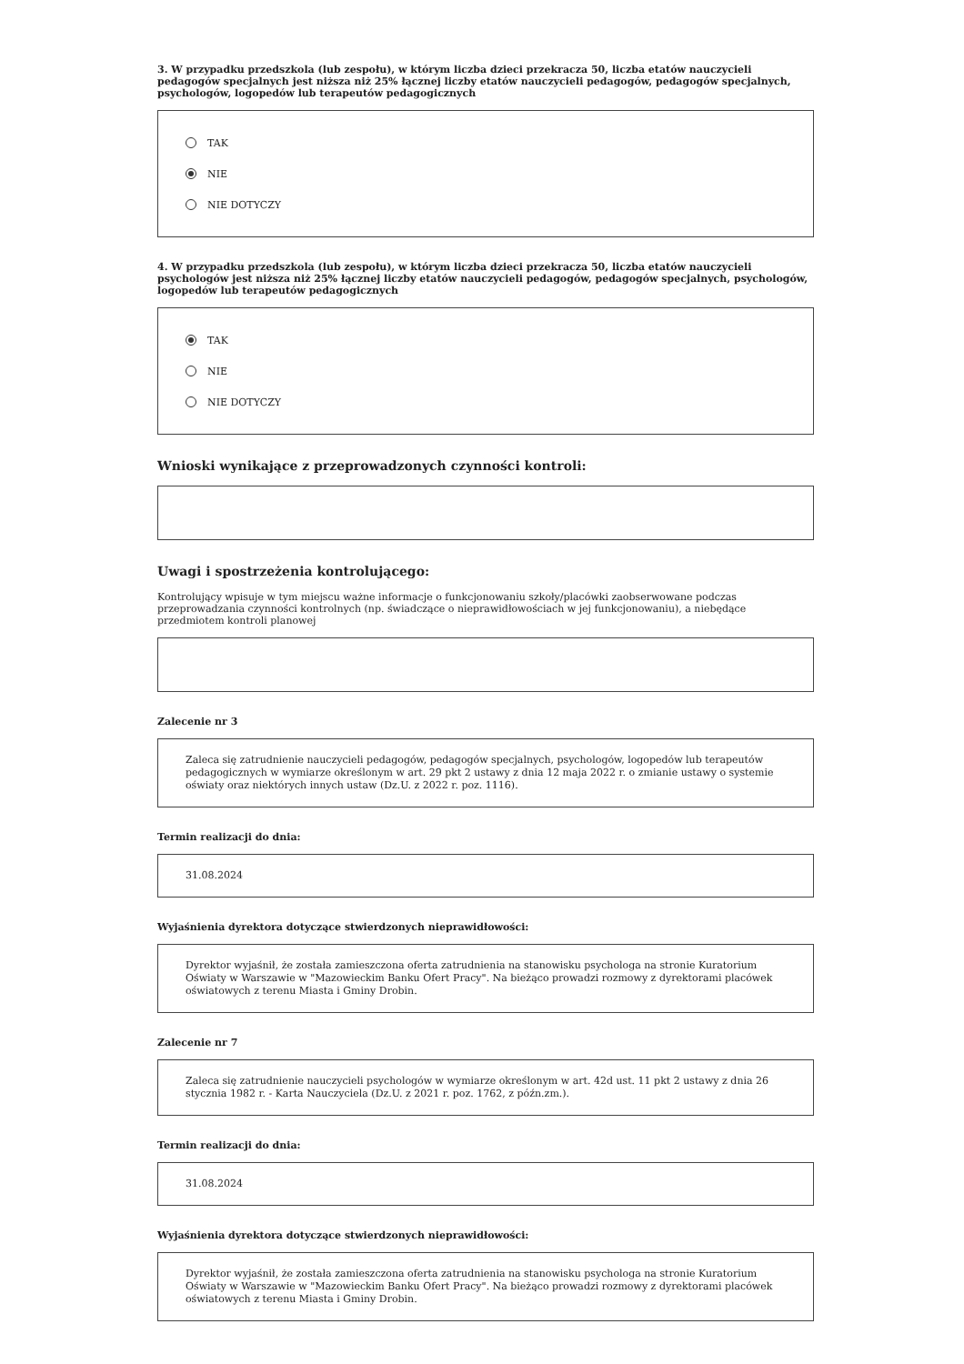3. W przypadku przedszkola (lub zespołu), w którym liczba dzieci przekracza 50, liczba etatów nauczycieli pedagogów specjalnych jest niższa niż 25% łącznej liczby etatów nauczycieli pedagogów, pedagogów specjalnych, psychologów, logopedów lub terapeutów pedagogicznych
TAK
NIE
NIE DOTYCZY
4. W przypadku przedszkola (lub zespołu), w którym liczba dzieci przekracza 50, liczba etatów nauczycieli psychologów jest niższa niż 25% łącznej liczby etatów nauczycieli pedagogów, pedagogów specjalnych, psychologów, logopedów lub terapeutów pedagogicznych
TAK
NIE
NIE DOTYCZY
Wnioski wynikające z przeprowadzonych czynności kontroli:
Uwagi i spostrzeżenia kontrolującego:
Kontrolujący wpisuje w tym miejscu ważne informacje o funkcjonowaniu szkoły/placówki zaobserwowane podczas przeprowadzania czynności kontrolnych (np. świadczące o nieprawidłowościach w jej funkcjonowaniu), a niebędące przedmiotem kontroli planowej
Zalecenie nr 3
Zaleca się zatrudnienie nauczycieli pedagogów, pedagogów specjalnych, psychologów, logopedów lub terapeutów pedagogicznych w wymiarze określonym w art. 29 pkt 2 ustawy z dnia 12 maja 2022 r. o zmianie ustawy o systemie oświaty oraz niektórych innych ustaw (Dz.U. z 2022 r. poz. 1116).
Termin realizacji do dnia:
31.08.2024
Wyjaśnienia dyrektora dotyczące stwierdzonych nieprawidłowości:
Dyrektor wyjaśnił, że została zamieszczona oferta zatrudnienia na stanowisku psychologa na stronie Kuratorium Oświaty w Warszawie w "Mazowieckim Banku Ofert Pracy". Na bieżąco prowadzi rozmowy z dyrektorami placówek oświatowych z terenu Miasta i Gminy Drobin.
Zalecenie nr 7
Zaleca się zatrudnienie nauczycieli psychologów w wymiarze określonym w art. 42d ust. 11 pkt 2 ustawy z dnia 26 stycznia 1982 r. - Karta Nauczyciela (Dz.U. z 2021 r. poz. 1762, z późn.zm.).
Termin realizacji do dnia:
31.08.2024
Wyjaśnienia dyrektora dotyczące stwierdzonych nieprawidłowości:
Dyrektor wyjaśnił, że została zamieszczona oferta zatrudnienia na stanowisku psychologa na stronie Kuratorium Oświaty w Warszawie w "Mazowieckim Banku Ofert Pracy". Na bieżąco prowadzi rozmowy z dyrektorami placówek oświatowych z terenu Miasta i Gminy Drobin.